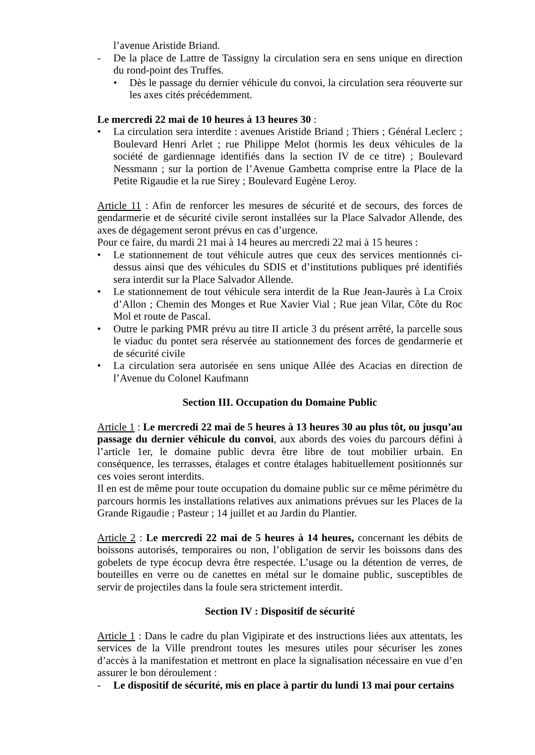l’avenue Aristide Briand.
- De la place de Lattre de Tassigny la circulation sera en sens unique en direction du rond-point des Truffes.
• Dès le passage du dernier véhicule du convoi, la circulation sera réouverte sur les axes cités précédemment.
Le mercredi 22 mai de 10 heures à 13 heures 30 :
• La circulation sera interdite : avenues Aristide Briand ; Thiers ; Général Leclerc ; Boulevard Henri Arlet ; rue Philippe Melot (hormis les deux véhicules de la société de gardiennage identifiés dans la section IV de ce titre) ; Boulevard Nessmann ; sur la portion de l’Avenue Gambetta comprise entre la Place de la Petite Rigaudie et la rue Sirey ; Boulevard Eugène Leroy.
Article 11 : Afin de renforcer les mesures de sécurité et de secours, des forces de gendarmerie et de sécurité civile seront installées sur la Place Salvador Allende, des axes de dégagement seront prévus en cas d’urgence.
Pour ce faire, du mardi 21 mai à 14 heures au mercredi 22 mai à 15 heures :
• Le stationnement de tout véhicule autres que ceux des services mentionnés ci-dessus ainsi que des véhicules du SDIS et d’institutions publiques pré identifiés sera interdit sur la Place Salvador Allende.
• Le stationnement de tout véhicule sera interdit de la Rue Jean-Jaurès à La Croix d’Allon ; Chemin des Monges et Rue Xavier Vial ; Rue jean Vilar, Côte du Roc Mol et route de Pascal.
• Outre le parking PMR prévu au titre II article 3 du présent arrêté, la parcelle sous le viaduc du pontet sera réservée au stationnement des forces de gendarmerie et de sécurité civile
• La circulation sera autorisée en sens unique Allée des Acacias en direction de l’Avenue du Colonel Kaufmann
Section III. Occupation du Domaine Public
Article 1 : Le mercredi 22 mai de 5 heures à 13 heures 30 au plus tôt, ou jusqu’au passage du dernier véhicule du convoi, aux abords des voies du parcours défini à l’article 1er, le domaine public devra être libre de tout mobilier urbain. En conséquence, les terrasses, étalages et contre étalages habituellement positionnés sur ces voies seront interdits.
Il en est de même pour toute occupation du domaine public sur ce même périmètre du parcours hormis les installations relatives aux animations prévues sur les Places de la Grande Rigaudie ; Pasteur ; 14 juillet et au Jardin du Plantier.
Article 2 : Le mercredi 22 mai de 5 heures à 14 heures, concernant les débits de boissons autorisés, temporaires ou non, l’obligation de servir les boissons dans des gobelets de type écocup devra être respectée. L’usage ou la détention de verres, de bouteilles en verre ou de canettes en métal sur le domaine public, susceptibles de servir de projectiles dans la foule sera strictement interdit.
Section IV : Dispositif de sécurité
Article 1 : Dans le cadre du plan Vigipirate et des instructions liées aux attentats, les services de la Ville prendront toutes les mesures utiles pour sécuriser les zones d’accès à la manifestation et mettront en place la signalisation nécessaire en vue d’en assurer le bon déroulement :
- Le dispositif de sécurité, mis en place à partir du lundi 13 mai pour certains